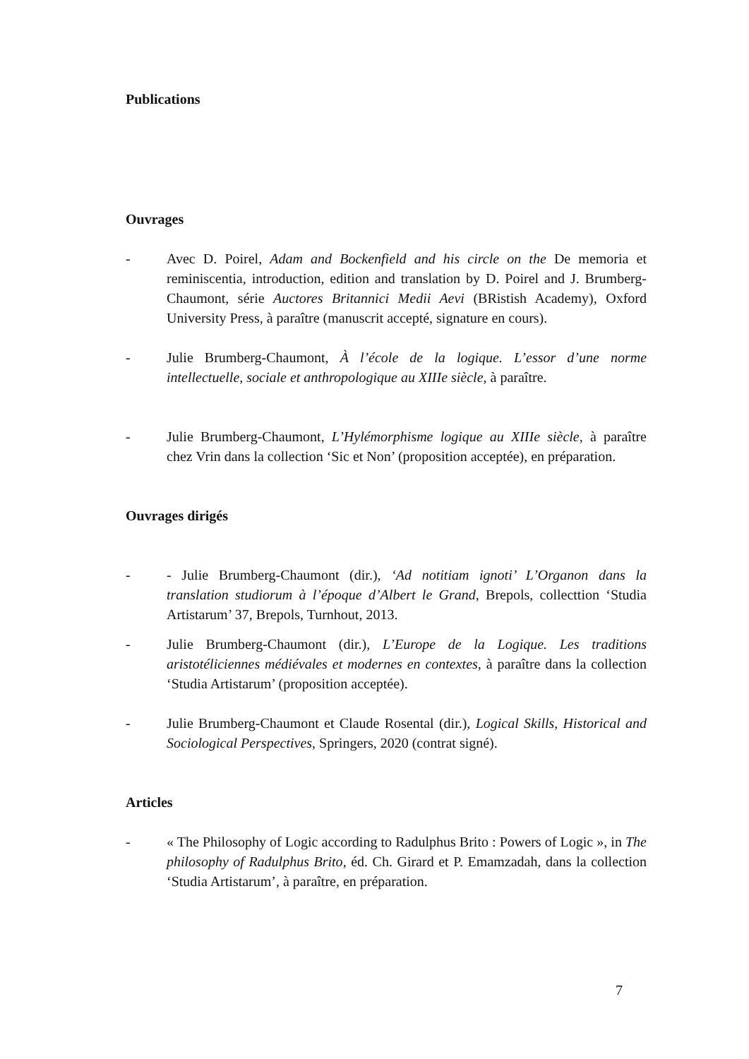Publications
Ouvrages
- Avec D. Poirel, Adam and Bockenfield and his circle on the De memoria et reminiscentia, introduction, edition and translation by D. Poirel and J. Brumberg-Chaumont, série Auctores Britannici Medii Aevi (BRistish Academy), Oxford University Press, à paraître (manuscrit accepté, signature en cours).
- Julie Brumberg-Chaumont, À l’école de la logique. L’essor d’une norme intellectuelle, sociale et anthropologique au XIIIe siècle, à paraître.
- Julie Brumberg-Chaumont, L’Hylémorphisme logique au XIIIe siècle, à paraître chez Vrin dans la collection ‘Sic et Non’ (proposition acceptée), en préparation.
Ouvrages dirigés
- - Julie Brumberg-Chaumont (dir.), ‘Ad notitiam ignoti’ L’Organon dans la translation studiorum à l’époque d’Albert le Grand, Brepols, collecttion ‘Studia Artistarum’ 37, Brepols, Turnhout, 2013.
- Julie Brumberg-Chaumont (dir.), L’Europe de la Logique. Les traditions aristotéliciennes médiévales et modernes en contextes, à paraître dans la collection ‘Studia Artistarum’ (proposition acceptée).
- Julie Brumberg-Chaumont et Claude Rosental (dir.), Logical Skills, Historical and Sociological Perspectives, Springers, 2020 (contrat signé).
Articles
- « The Philosophy of Logic according to Radulphus Brito : Powers of Logic », in The philosophy of Radulphus Brito, éd. Ch. Girard et P. Emamzadah, dans la collection ‘Studia Artistarum’, à paraître, en préparation.
7